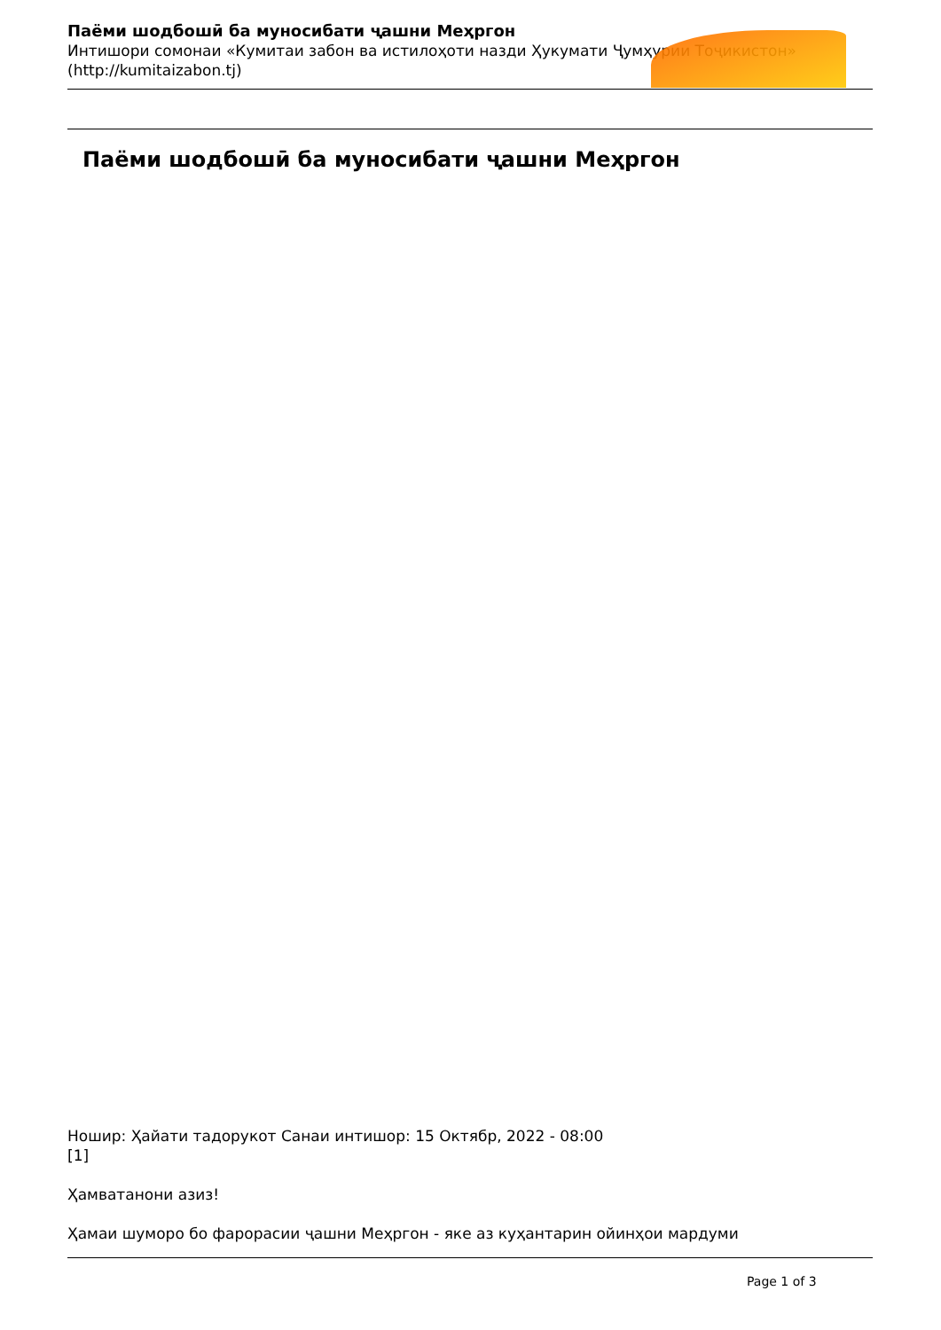Паёми шодбошӣ ба муносибати ҷашни Меҳргон
Интишори сомонаи «Кумитаи забон ва истилоҳоти назди Ҳукумати Ҷумҳурии Тоҷикистон»
(http://kumitaizabon.tj)
Паёми шодбошӣ ба муносибати ҷашни Меҳргон
Ношир: Ҳайати тадорукот Санаи интишор: 15 Октябр, 2022 - 08:00
[1]
Ҳамватанони азиз!
Ҳамаи шуморо бо фарорасии ҷашни Меҳргон - яке аз куҳантарин ойинҳои мардуми
Page 1 of 3